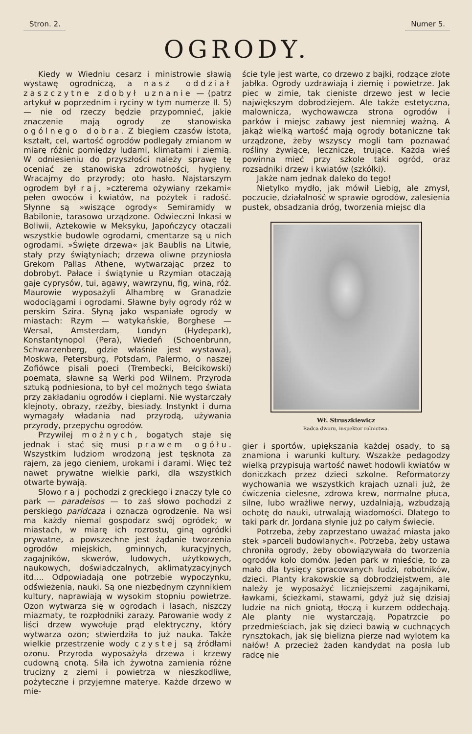Stron. 2. Numer 5.
OGRODY.
Kiedy w Wiedniu cesarz i ministrowie sławią wystawę ogrodniczą, a nasz oddział zaszczytne zdobył uznanie — (patrz artykuł w poprzednim i ryciny w tym numerze Il. 5) — nie od rzeczy będzie przypomnieć, jakie znaczenie mają ogrody ze stanowiska ogólnego dobra. Z biegiem czasów istota, kształt, cel, wartość ogrodów podlegały zmianom w miarę różnic pomiędzy ludami, klimatami i ziemią. W odniesieniu do przyszłości należy sprawę tę oceniać ze stanowiska zdrowotności, hygieny. Wracajmy do przyrody; oto hasło. Najstarszym ogrodem był raj, »czterema ożywiany rzekami« pełen owoców i kwiatów, na pożytek i radość. Słynne są »wiszące ogrody« Semiramidy w Babilonie, tarasowo urządzone. Odwieczni Inkasi w Boliwii, Aztekowie w Meksyku, Japończycy otaczali wszystkie budowle ogrodami, cmentarze są u nich ogrodami. »Święte drzewa« jak Baublis na Litwie, stały przy świątyniach; drzewa oliwne przyniosła Grekom Pallas Athene, wytwarzając przez to dobrobyt. Pałace i świątynie u Rzymian otaczają gaje cyprysów, tui, agawy, wawrzynu, fig, wina, róż. Maurowie wyposażyli Alhambrę w Granadzie wodociągami i ogrodami. Sławne były ogrody róż w perskim Szira. Słyną jako wspaniałe ogrody w miastach: Rzym — watykańskie, Borghese — Wersal, Amsterdam, Londyn (Hydepark), Konstantynopol (Pera), Wiedeń (Schoenbrunn, Schwarzenberg, gdzie właśnie jest wystawa), Moskwa, Petersburg, Potsdam, Palermo, o naszej Zofiówce pisali poeci (Trembecki, Bełcikowski) poemata, sławne są Werki pod Wilnem. Przyroda sztuką podniesiona, to był cel możnych tego świata przy zakładaniu ogrodów i cieplarni. Nie wystarczały klejnoty, obrazy, rzeźby, biesiady. Instynkt i duma wymagały władania nad przyrodą, używania przyrody, przepychu ogrodów.
Przywilej możnych, bogatych staje się jednak i stać się musi prawem ogółu. Wszystkim ludziom wrodzoną jest tęsknota za rajem, za jego cieniem, urokami i darami. Więc też nawet prywatne wielkie parki, dla wszystkich otwarte bywają.
Słowo raj pochodzi z greckiego i znaczy tyle co park — paradeisos — to zaś słowo pochodzi z perskiego paridcaza i oznacza ogrodzenie. Na wsi ma każdy niemal gospodarz swój ogródek; w miastach, w miarę ich rozrostu, giną ogródki prywatne, a powszechne jest żądanie tworzenia ogrodów miejskich, gminnych, kuracyjnych, zagajników, skwerów, ludowych, użytkowych, naukowych, doświadczalnych, aklimatyzacyjnych itd.... Odpowiadają one potrzebie wypoczynku, odświeżenia, nauki. Są one niezbędnym czynnikiem kultury, naprawiają w wysokim stopniu powietrze. Ozon wytwarza się w ogrodach i lasach, niszczy miazmaty, te rozpłodniki zarazy. Parowanie wody z liści drzew wywołuje prąd elektryczny, który wytwarza ozon; stwierdziła to już nauka. Także wielkie przestrzenie wody czystej są źródłami ozonu. Przyroda wyposażyła drzewa i krzewy cudowną cnotą. Siła ich żywotna zamienia różne trucizny z ziemi i powietrza w nieszkodliwe, pożyteczne i przyjemne materye. Każde drzewo w mie-
ście tyle jest warte, co drzewo z bajki, rodzące złote jabłka. Ogrody uzdrawiają i ziemię i powietrze. Jak piec w zimie, tak cieniste drzewo jest w lecie największym dobrodziejem. Ale także estetyczna, malownicza, wychowawcza strona ogrodów i parków i miejsc zabawy jest niemniej ważną. A jakąż wielką wartość mają ogrody botaniczne tak urządzone, żeby wszyscy mogli tam poznawać rośliny żywiące, lecznicze, trujące. Każda wieś powinna mieć przy szkole taki ogród, oraz rozsadniki drzew i kwiatów (szkółki).
Jakże nam jednak daleko do tego!
Nietylko mydło, jak mówił Liebig, ale zmysł, poczucie, działalność w sprawie ogrodów, zalesienia pustek, obsadzania dróg, tworzenia miejsc dla
Wł. Struszkiewicz
Radca dworu, inspektor rolnictwa.
gier i sportów, upiększania każdej osady, to są znamiona i warunki kultury. Wszakże pedagodzy wielką przypisują wartość nawet hodowli kwiatów w doniczkach przez dzieci szkolne. Reformatorzy wychowania we wszystkich krajach uznali już, że ćwiczenia cielesne, zdrowa krew, normalne płuca, silne, lubo wrażliwe nerwy, uzdalniają, wzbudzają ochotę do nauki, utrwalają wiadomości. Dlatego to taki park dr. Jordana słynie już po całym świecie.
Potrzeba, żeby zaprzestano uważać miasta jako stek »parceli budowlanych«. Potrzeba, żeby ustawa chroniła ogrody, żeby obowiązywała do tworzenia ogrodów koło domów. Jeden park w mieście, to za mało dla tysięcy spracowanych ludzi, robotników, dzieci. Planty krakowskie są dobrodziejstwem, ale należy je wyposażyć liczniejszemi zagajnikami, ławkami, ścieżkami, stawami, gdyż już się dzisiaj ludzie na nich gniotą, tłoczą i kurzem oddechają. Ale planty nie wystarczają. Popatrzcie po przedmieściach, jak się dzieci bawią w cuchnących rynsztokach, jak się bielizna pierze nad wylotem ka nałów! A przecież żaden kandydat na posła lub radcę nie